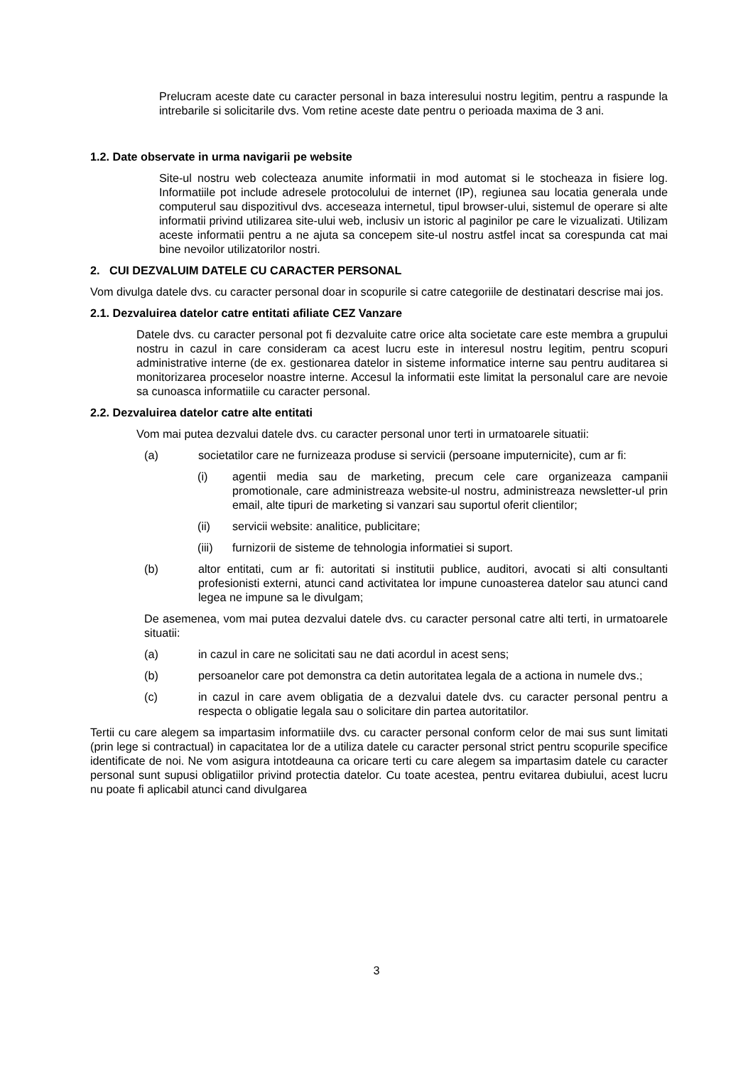Prelucram aceste date cu caracter personal in baza interesului nostru legitim, pentru a raspunde la intrebarile si solicitarile dvs. Vom retine aceste date pentru o perioada maxima de 3 ani.
1.2. Date observate in urma navigarii pe website
Site-ul nostru web colecteaza anumite informatii in mod automat si le stocheaza in fisiere log. Informatiile pot include adresele protocolului de internet (IP), regiunea sau locatia generala unde computerul sau dispozitivul dvs. acceseaza internetul, tipul browser-ului, sistemul de operare si alte informatii privind utilizarea site-ului web, inclusiv un istoric al paginilor pe care le vizualizati. Utilizam aceste informatii pentru a ne ajuta sa concepem site-ul nostru astfel incat sa corespunda cat mai bine nevoilor utilizatorilor nostri.
2. CUI DEZVALUIM DATELE CU CARACTER PERSONAL
Vom divulga datele dvs. cu caracter personal doar in scopurile si catre categoriile de destinatari descrise mai jos.
2.1. Dezvaluirea datelor catre entitati afiliate CEZ Vanzare
Datele dvs. cu caracter personal pot fi dezvaluite catre orice alta societate care este membra a grupului nostru in cazul in care consideram ca acest lucru este in interesul nostru legitim, pentru scopuri administrative interne (de ex. gestionarea datelor in sisteme informatice interne sau pentru auditarea si monitorizarea proceselor noastre interne. Accesul la informatii este limitat la personalul care are nevoie sa cunoasca informatiile cu caracter personal.
2.2. Dezvaluirea datelor catre alte entitati
Vom mai putea dezvalui datele dvs. cu caracter personal unor terti in urmatoarele situatii:
(a) societatilor care ne furnizeaza produse si servicii (persoane imputernicite), cum ar fi:
(i) agentii media sau de marketing, precum cele care organizeaza campanii promotionale, care administreaza website-ul nostru, administreaza newsletter-ul prin email, alte tipuri de marketing si vanzari sau suportul oferit clientilor;
(ii) servicii website: analitice, publicitare;
(iii) furnizorii de sisteme de tehnologia informatiei si suport.
(b) altor entitati, cum ar fi: autoritati si institutii publice, auditori, avocati si alti consultanti profesionisti externi, atunci cand activitatea lor impune cunoasterea datelor sau atunci cand legea ne impune sa le divulgam;
De asemenea, vom mai putea dezvalui datele dvs. cu caracter personal catre alti terti, in urmatoarele situatii:
(a) in cazul in care ne solicitati sau ne dati acordul in acest sens;
(b) persoanelor care pot demonstra ca detin autoritatea legala de a actiona in numele dvs.;
(c) in cazul in care avem obligatia de a dezvalui datele dvs. cu caracter personal pentru a respecta o obligatie legala sau o solicitare din partea autoritatilor.
Tertii cu care alegem sa impartasim informatiile dvs. cu caracter personal conform celor de mai sus sunt limitati (prin lege si contractual) in capacitatea lor de a utiliza datele cu caracter personal strict pentru scopurile specifice identificate de noi. Ne vom asigura intotdeauna ca oricare terti cu care alegem sa impartasim datele cu caracter personal sunt supusi obligatiilor privind protectia datelor. Cu toate acestea, pentru evitarea dubiului, acest lucru nu poate fi aplicabil atunci cand divulgarea
3